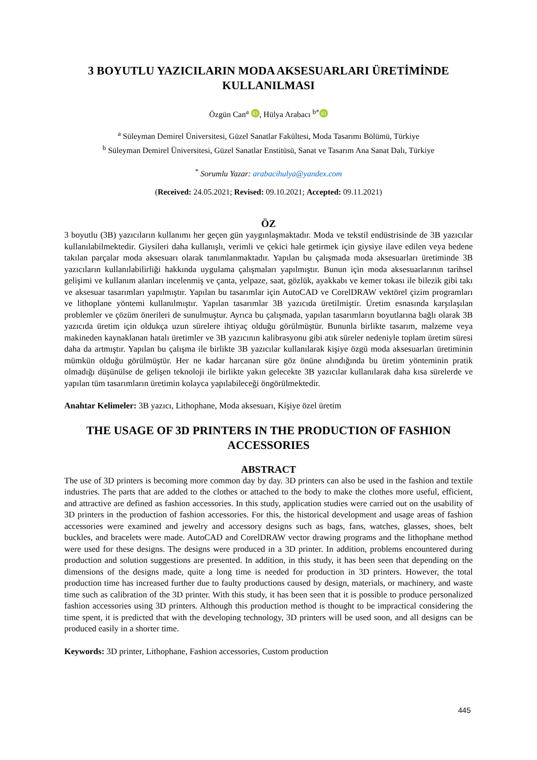3 BOYUTLU YAZICILARIN MODA AKSESUARLARI ÜRETİMİNDE KULLANILMASI
Özgün Can<sup>a</sup> iD, Hülya Arabacı <sup>b*</sup> iD
<sup>a</sup> Süleyman Demirel Üniversitesi, Güzel Sanatlar Fakültesi, Moda Tasarımı Bölümü, Türkiye
<sup>b</sup> Süleyman Demirel Üniversitesi, Güzel Sanatlar Enstitüsü, Sanat ve Tasarım Ana Sanat Dalı, Türkiye
<sup>*</sup> Sorumlu Yazar: arabacihulya@yandex.com
(Received: 24.05.2021; Revised: 09.10.2021; Accepted: 09.11.2021)
ÖZ
3 boyutlu (3B) yazıcıların kullanımı her geçen gün yaygınlaşmaktadır. Moda ve tekstil endüstrisinde de 3B yazıcılar kullanılabilmektedir. Giysileri daha kullanışlı, verimli ve çekici hale getirmek için giysiye ilave edilen veya bedene takılan parçalar moda aksesuarı olarak tanımlanmaktadır. Yapılan bu çalışmada moda aksesuarları üretiminde 3B yazıcıların kullanılabilirliği hakkında uygulama çalışmaları yapılmıştır. Bunun için moda aksesuarlarının tarihsel gelişimi ve kullanım alanları incelenmiş ve çanta, yelpaze, saat, gözlük, ayakkabı ve kemer tokası ile bilezik gibi takı ve aksesuar tasarımları yapılmıştır. Yapılan bu tasarımlar için AutoCAD ve CorelDRAW vektörel çizim programları ve lithoplane yöntemi kullanılmıştır. Yapılan tasarımlar 3B yazıcıda üretilmiştir. Üretim esnasında karşılaşılan problemler ve çözüm önerileri de sunulmuştur. Ayrıca bu çalışmada, yapılan tasarımların boyutlarına bağlı olarak 3B yazıcıda üretim için oldukça uzun sürelere ihtiyaç olduğu görülmüştür. Bununla birlikte tasarım, malzeme veya makineden kaynaklanan hatalı üretimler ve 3B yazıcının kalibrasyonu gibi atık süreler nedeniyle toplam üretim süresi daha da artmıştır. Yapılan bu çalışma ile birlikte 3B yazıcılar kullanılarak kişiye özgü moda aksesuarları üretiminin mümkün olduğu görülmüştür. Her ne kadar harcanan süre göz önüne alındığında bu üretim yönteminin pratik olmadığı düşünülse de gelişen teknoloji ile birlikte yakın gelecekte 3B yazıcılar kullanılarak daha kısa sürelerde ve yapılan tüm tasarımların üretimin kolayca yapılabileceği öngörülmektedir.
Anahtar Kelimeler: 3B yazıcı, Lithophane, Moda aksesuarı, Kişiye özel üretim
THE USAGE OF 3D PRINTERS IN THE PRODUCTION OF FASHION ACCESSORIES
ABSTRACT
The use of 3D printers is becoming more common day by day. 3D printers can also be used in the fashion and textile industries. The parts that are added to the clothes or attached to the body to make the clothes more useful, efficient, and attractive are defined as fashion accessories. In this study, application studies were carried out on the usability of 3D printers in the production of fashion accessories. For this, the historical development and usage areas of fashion accessories were examined and jewelry and accessory designs such as bags, fans, watches, glasses, shoes, belt buckles, and bracelets were made. AutoCAD and CorelDRAW vector drawing programs and the lithophane method were used for these designs. The designs were produced in a 3D printer. In addition, problems encountered during production and solution suggestions are presented. In addition, in this study, it has been seen that depending on the dimensions of the designs made, quite a long time is needed for production in 3D printers. However, the total production time has increased further due to faulty productions caused by design, materials, or machinery, and waste time such as calibration of the 3D printer. With this study, it has been seen that it is possible to produce personalized fashion accessories using 3D printers. Although this production method is thought to be impractical considering the time spent, it is predicted that with the developing technology, 3D printers will be used soon, and all designs can be produced easily in a shorter time.
Keywords: 3D printer, Lithophane, Fashion accessories, Custom production
445